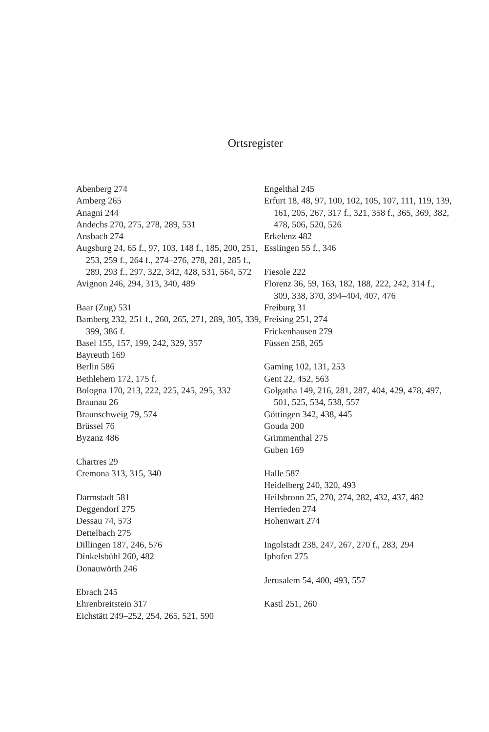Ortsregister
Abenberg 274
Amberg 265
Anagni 244
Andechs 270, 275, 278, 289, 531
Ansbach 274
Augsburg 24, 65 f., 97, 103, 148 f., 185, 200, 251, 253, 259 f., 264 f., 274–276, 278, 281, 285 f., 289, 293 f., 297, 322, 342, 428, 531, 564, 572
Avignon 246, 294, 313, 340, 489
Baar (Zug) 531
Bamberg 232, 251 f., 260, 265, 271, 289, 305, 339, 399, 386 f.
Basel 155, 157, 199, 242, 329, 357
Bayreuth 169
Berlin 586
Bethlehem 172, 175 f.
Bologna 170, 213, 222, 225, 245, 295, 332
Braunau 26
Braunschweig 79, 574
Brüssel 76
Byzanz 486
Chartres 29
Cremona 313, 315, 340
Darmstadt 581
Deggendorf 275
Dessau 74, 573
Dettelbach 275
Dillingen 187, 246, 576
Dinkelsbühl 260, 482
Donauwörth 246
Ebrach 245
Ehrenbreitstein 317
Eichstätt 249–252, 254, 265, 521, 590
Engelthal 245
Erfurt 18, 48, 97, 100, 102, 105, 107, 111, 119, 139, 161, 205, 267, 317 f., 321, 358 f., 365, 369, 382, 478, 506, 520, 526
Erkelenz 482
Esslingen 55 f., 346
Fiesole 222
Florenz 36, 59, 163, 182, 188, 222, 242, 314 f., 309, 338, 370, 394–404, 407, 476
Freiburg 31
Freising 251, 274
Frickenhausen 279
Füssen 258, 265
Gaming 102, 131, 253
Gent 22, 452, 563
Golgatha 149, 216, 281, 287, 404, 429, 478, 497, 501, 525, 534, 538, 557
Göttingen 342, 438, 445
Gouda 200
Grimmenthal 275
Guben 169
Halle 587
Heidelberg 240, 320, 493
Heilsbronn 25, 270, 274, 282, 432, 437, 482
Herrieden 274
Hohenwart 274
Ingolstadt 238, 247, 267, 270 f., 283, 294
Iphofen 275
Jerusalem 54, 400, 493, 557
Kastl 251, 260